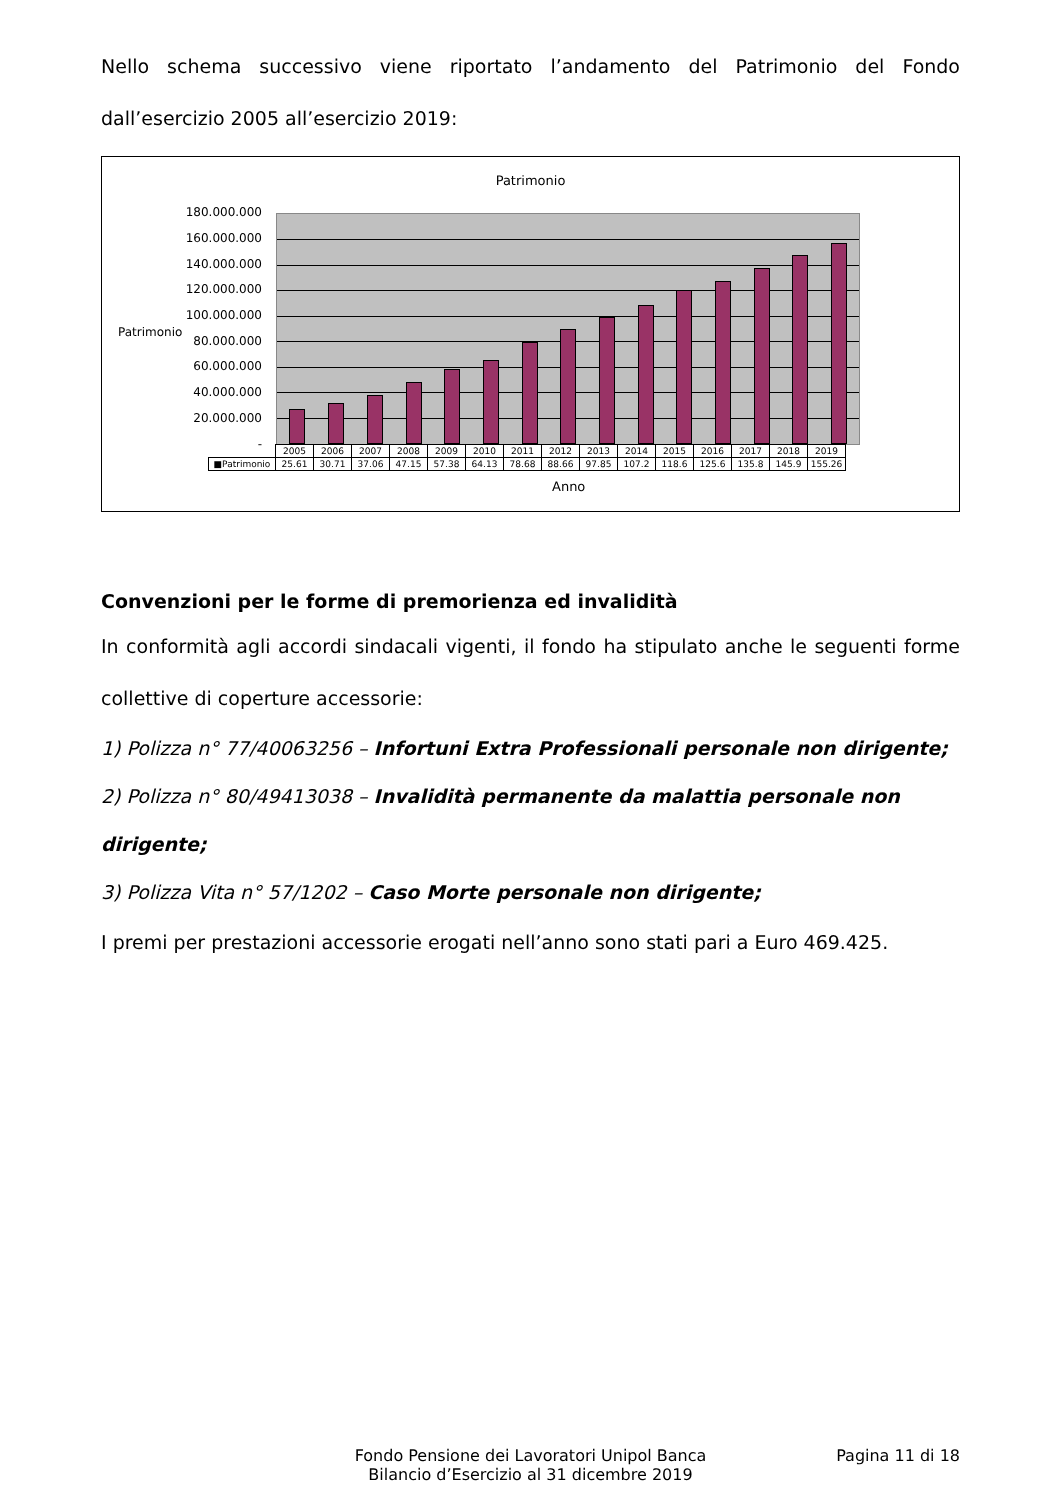Nello schema successivo viene riportato l’andamento del Patrimonio del Fondo dall’esercizio 2005 all’esercizio 2019:
Patrimonio
180.000.000
160.000.000
140.000.000
120.000.000
100.000.000
80.000.000
60.000.000
40.000.000
20.000.000
-
Patrimonio
| | 2005 | 2006 | 2007 | 2008 | 2009 | 2010 | 2011 | 2012 | 2013 | 2014 | 2015 | 2016 | 2017 | 2018 | 2019 |
| --- | --- | --- | --- | --- | --- | --- | --- | --- | --- | --- | --- | --- | --- | --- | --- |
| ■Patrimonio | 25.61 | 30.71 | 37.06 | 47.15 | 57.38 | 64.13 | 78.68 | 88.66 | 97.85 | 107.2 | 118.6 | 125.6 | 135.8 | 145.9 | 155.26 |
Anno
Convenzioni per le forme di premorienza ed invalidità
In conformità agli accordi sindacali vigenti, il fondo ha stipulato anche le seguenti forme collettive di coperture accessorie:
1) Polizza n° 77/40063256 – Infortuni Extra Professionali personale non dirigente;
2) Polizza n° 80/49413038 – Invalidità permanente da malattia personale non dirigente;
3) Polizza Vita n° 57/1202 – Caso Morte personale non dirigente;
I premi per prestazioni accessorie erogati nell’anno sono stati pari a Euro 469.425.
Fondo Pensione dei Lavoratori Unipol Banca
Bilancio d’Esercizio al 31 dicembre 2019
Pagina 11 di 18